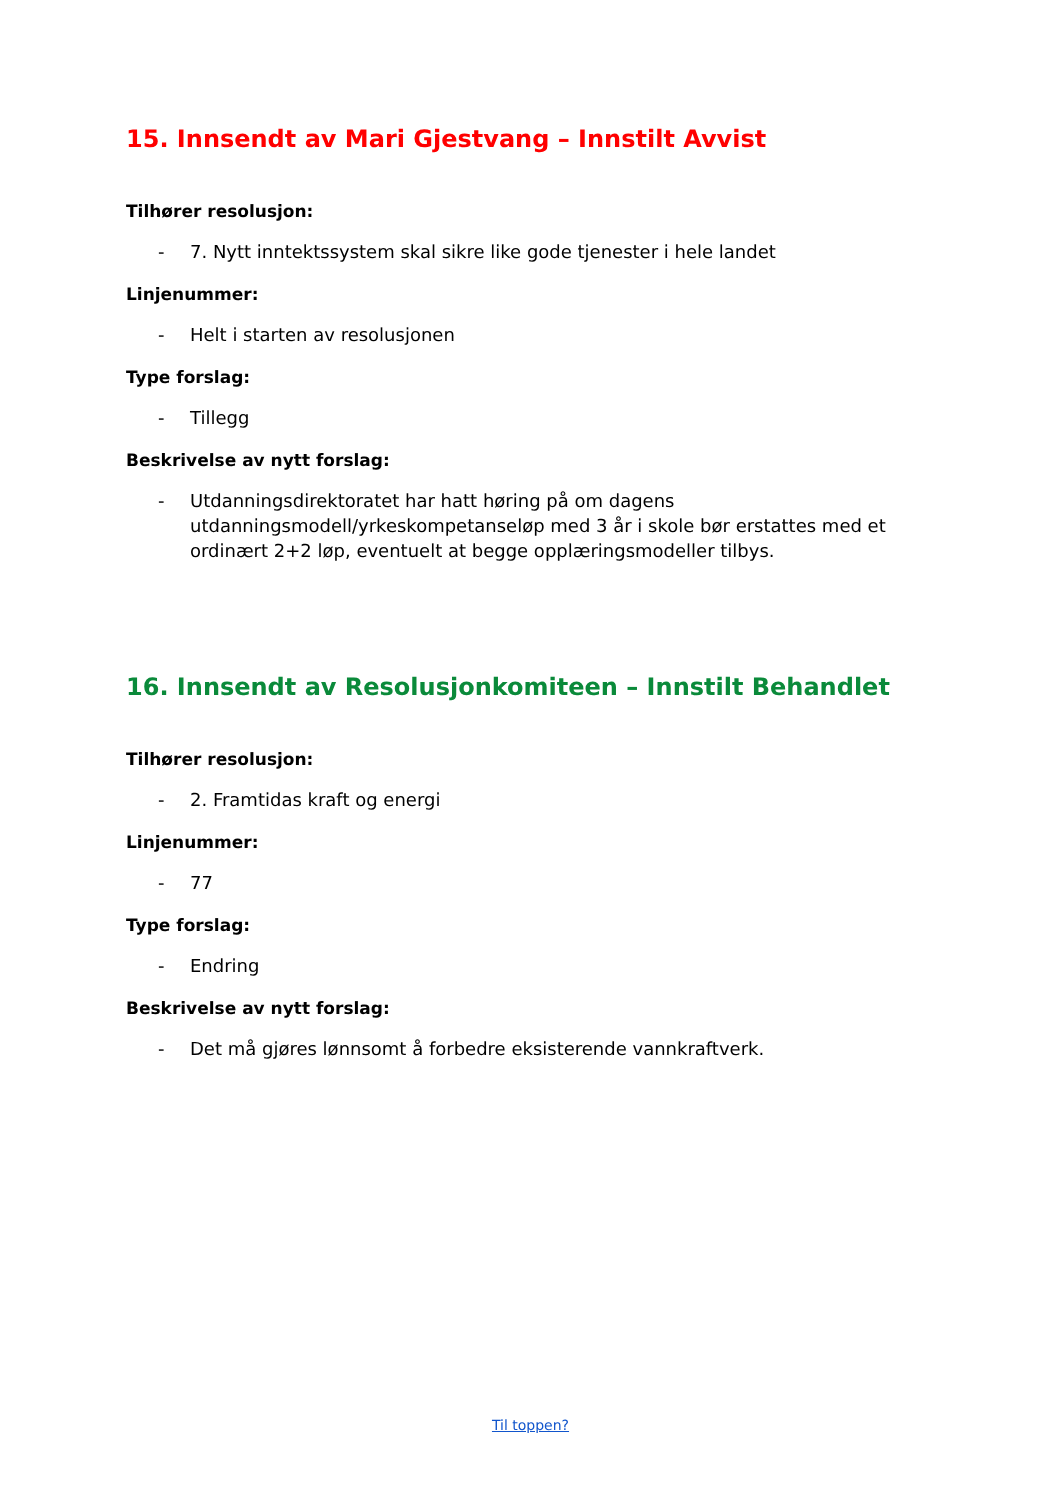15. Innsendt av Mari Gjestvang – Innstilt Avvist
Tilhører resolusjon:
- 7. Nytt inntektssystem skal sikre like gode tjenester i hele landet
Linjenummer:
- Helt i starten av resolusjonen
Type forslag:
- Tillegg
Beskrivelse av nytt forslag:
- Utdanningsdirektoratet har hatt høring på om dagens utdanningsmodell/yrkeskompetanseløp med 3 år i skole bør erstattes med et ordinært 2+2 løp, eventuelt at begge opplæringsmodeller tilbys.
16. Innsendt av Resolusjonkomiteen – Innstilt Behandlet
Tilhører resolusjon:
- 2. Framtidas kraft og energi
Linjenummer:
- 77
Type forslag:
- Endring
Beskrivelse av nytt forslag:
- Det må gjøres lønnsomt å forbedre eksisterende vannkraftverk.
Til toppen?